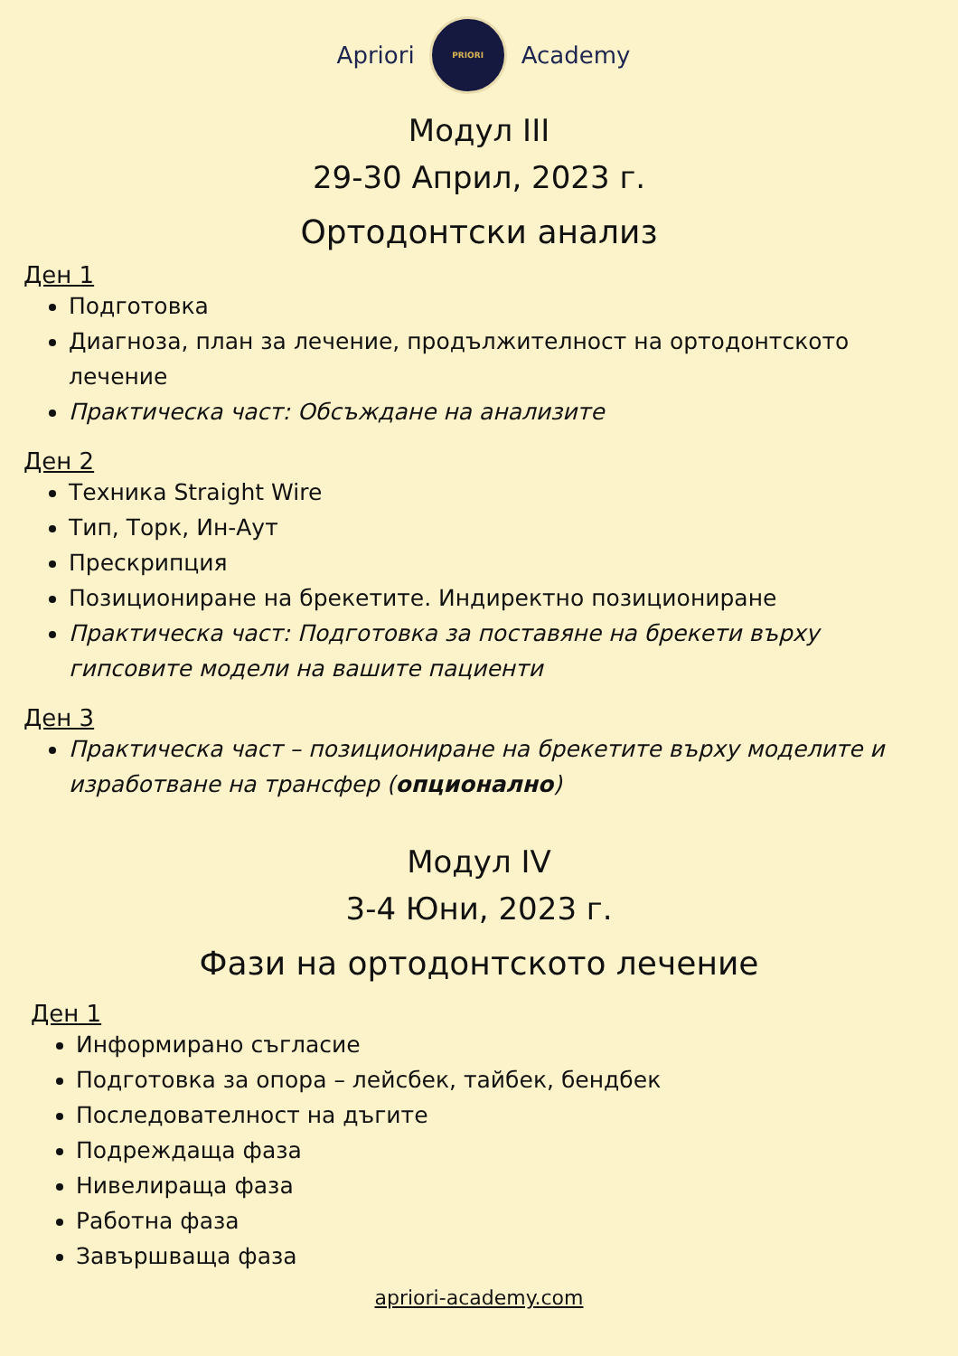Apriori
PRIORI
Academy
Модул III
29-30 Април, 2023 г.
Ортодонтски анализ
Ден 1
Подготовка
Диагноза, план за лечение, продължителност на ортодонтското лечение
Практическа част: Обсъждане на анализите
Ден 2
Техника Straight Wire
Тип, Торк, Ин-Аут
Прескрипция
Позициониране на брекетите. Индиректно позициониране
Практическа част: Подготовка за поставяне на брекети върху гипсовите модели на вашите пациенти
Ден 3
Практическа част – позициониране на брекетите върху моделите и изработване на трансфер (опционално)
Модул IV
3-4 Юни, 2023 г.
Фази на ортодонтското лечение
Ден 1
Информирано съгласие
Подготовка за опора – лейсбек, тайбек, бендбек
Последователност на дъгите
Подреждаща фаза
Нивелираща фаза
Работна фаза
Завършваща фаза
apriori-academy.com